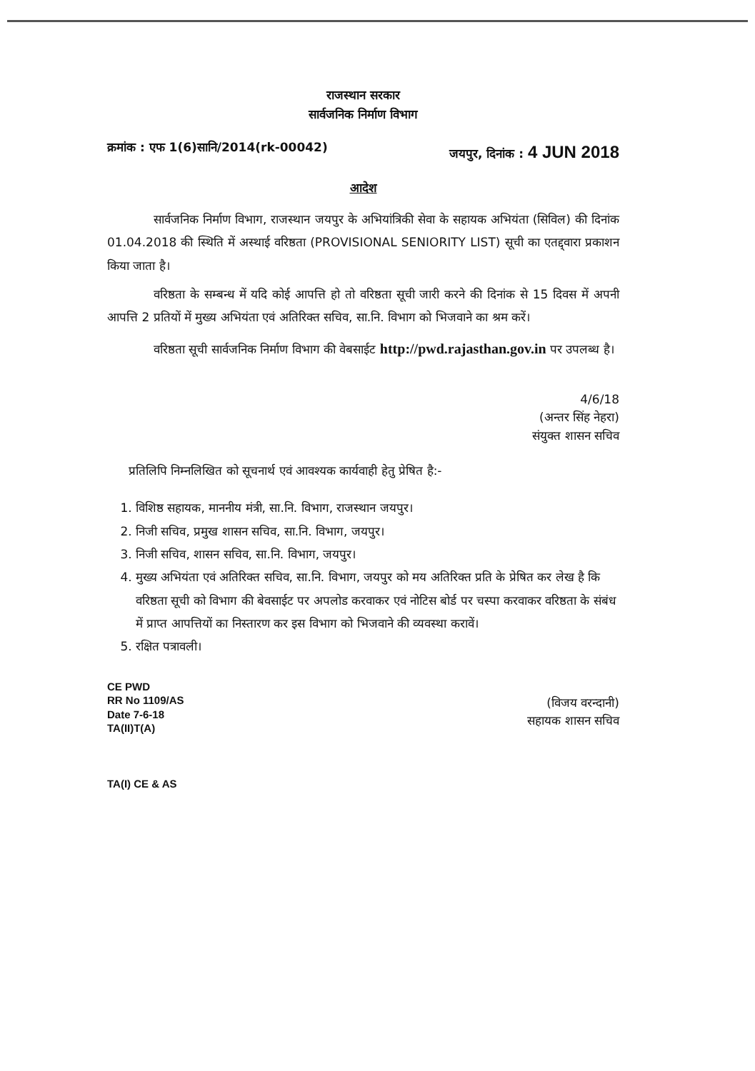राजस्थान सरकार
सार्वजनिक निर्माण विभाग
क्रमांक : एफ 1(6)सानि/2014(rk-00042) जयपुर, दिनांक : 4 JUN 2018
आदेश
सार्वजनिक निर्माण विभाग, राजस्थान जयपुर के अभियांत्रिकी सेवा के सहायक अभियंता (सिविल) की दिनांक 01.04.2018 की स्थिति में अस्थाई वरिष्ठता (PROVISIONAL SENIORITY LIST) सूची का एतद्द्वारा प्रकाशन किया जाता है।
वरिष्ठता के सम्बन्ध में यदि कोई आपत्ति हो तो वरिष्ठता सूची जारी करने की दिनांक से 15 दिवस में अपनी आपत्ति 2 प्रतियों में मुख्य अभियंता एवं अतिरिक्त सचिव, सा.नि. विभाग को भिजवाने का श्रम करें।
वरिष्ठता सूची सार्वजनिक निर्माण विभाग की वेबसाईट http://pwd.rajasthan.gov.in पर उपलब्ध है।
4/6/18
(अन्तर सिंह नेहरा)
संयुक्त शासन सचिव
प्रतिलिपि निम्नलिखित को सूचनार्थ एवं आवश्यक कार्यवाही हेतु प्रेषित है:-
1. विशिष्ठ सहायक, माननीय मंत्री, सा.नि. विभाग, राजस्थान जयपुर।
2. निजी सचिव, प्रमुख शासन सचिव, सा.नि. विभाग, जयपुर।
3. निजी सचिव, शासन सचिव, सा.नि. विभाग, जयपुर।
4. मुख्य अभियंता एवं अतिरिक्त सचिव, सा.नि. विभाग, जयपुर को मय अतिरिक्त प्रति के प्रेषित कर लेख है कि वरिष्ठता सूची को विभाग की बेवसाईट पर अपलोड करवाकर एवं नोटिस बोर्ड पर चस्पा करवाकर वरिष्ठता के संबंध में प्राप्त आपत्तियों का निस्तारण कर इस विभाग को भिजवाने की व्यवस्था करावें।
5. रक्षित पत्रावली।
CE PWD
RR No 1109/AS
Date 7-6-18
TA(II)T(A)
TA(I) CE & AS
(विजय वरन्दानी)
सहायक शासन सचिव